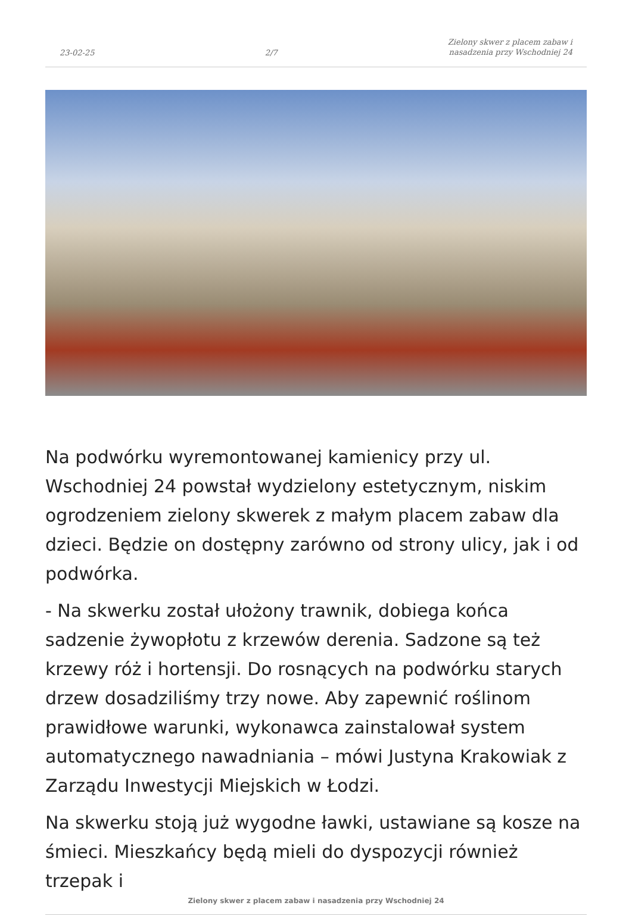23-02-25 2/7 Zielony skwer z placem zabaw i
nasadzenia przy Wschodniej 24
Na podwórku wyremontowanej kamienicy przy ul. Wschodniej 24 powstał wydzielony estetycznym, niskim ogrodzeniem zielony skwerek z małym placem zabaw dla dzieci. Będzie on dostępny zarówno od strony ulicy, jak i od podwórka.
- Na skwerku został ułożony trawnik, dobiega końca sadzenie żywopłotu z krzewów derenia. Sadzone są też krzewy róż i hortensji. Do rosnących na podwórku starych drzew dosadziliśmy trzy nowe. Aby zapewnić roślinom prawidłowe warunki, wykonawca zainstalował system automatycznego nawadniania – mówi Justyna Krakowiak z Zarządu Inwestycji Miejskich w Łodzi.
Na skwerku stoją już wygodne ławki, ustawiane są kosze na śmieci. Mieszkańcy będą mieli do dyspozycji również trzepak i
Zielony skwer z placem zabaw i nasadzenia przy Wschodniej 24